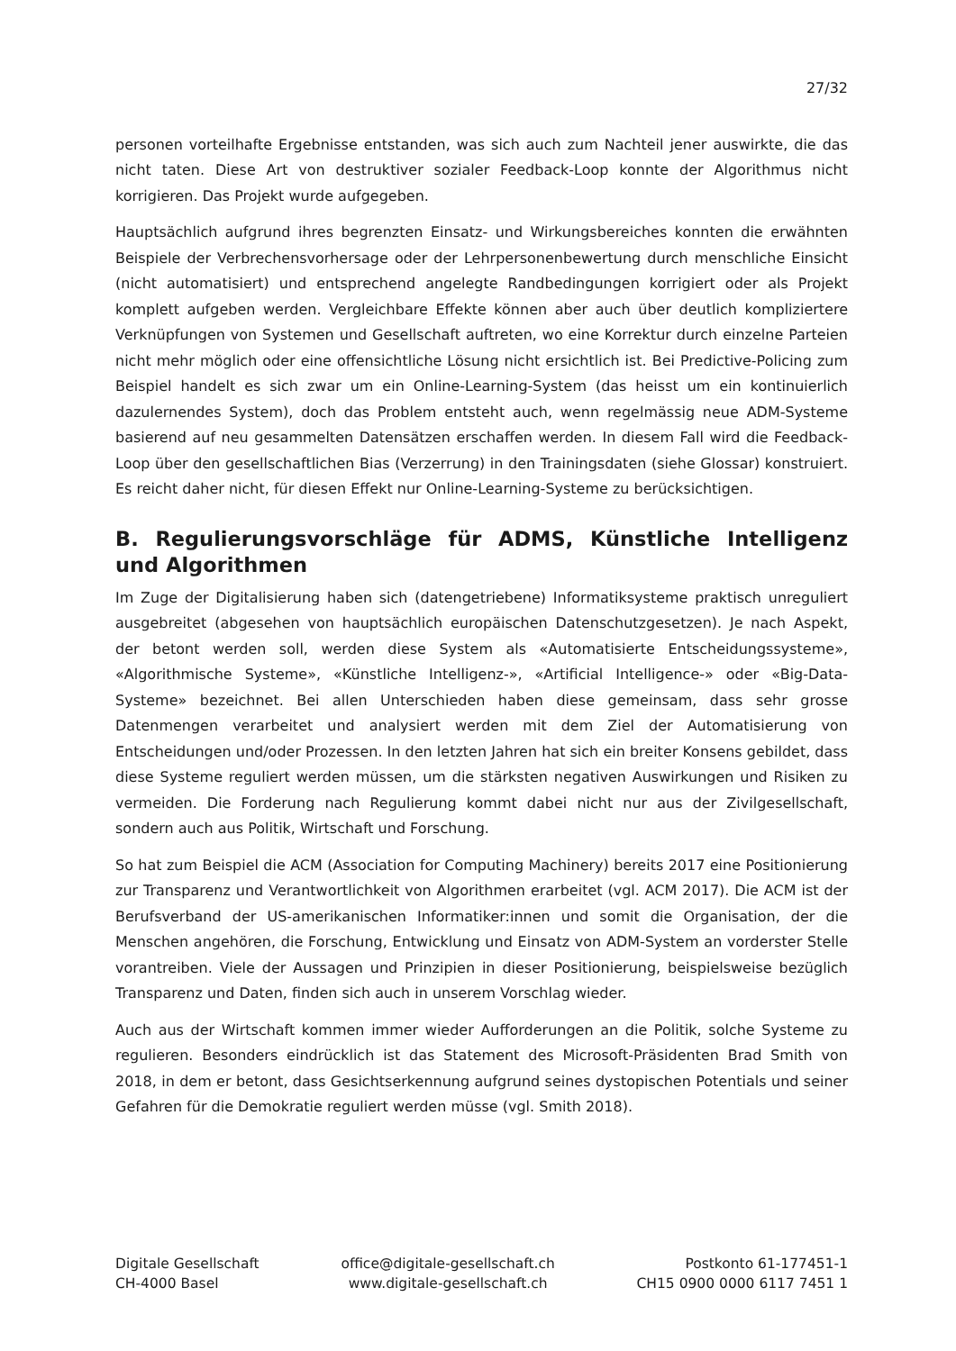27/32
personen vorteilhafte Ergebnisse entstanden, was sich auch zum Nachteil jener auswirkte, die das nicht taten. Diese Art von destruktiver sozialer Feedback-Loop konnte der Algorithmus nicht korrigieren. Das Projekt wurde aufgegeben.
Hauptsächlich aufgrund ihres begrenzten Einsatz- und Wirkungsbereiches konnten die erwähnten Beispiele der Verbrechensvorhersage oder der Lehrpersonenbewertung durch menschliche Einsicht (nicht automatisiert) und entsprechend angelegte Randbedingungen korrigiert oder als Projekt komplett aufgeben werden. Vergleichbare Effekte können aber auch über deutlich kompliziertere Verknüpfungen von Systemen und Gesellschaft auftreten, wo eine Korrektur durch einzelne Parteien nicht mehr möglich oder eine offensichtliche Lösung nicht ersichtlich ist. Bei Predictive-Policing zum Beispiel handelt es sich zwar um ein Online-Learning-System (das heisst um ein kontinuierlich dazulernendes System), doch das Problem entsteht auch, wenn regelmässig neue ADM-Systeme basierend auf neu gesammelten Datensätzen erschaffen werden. In diesem Fall wird die Feedback-Loop über den gesellschaftlichen Bias (Verzerrung) in den Trainingsdaten (siehe Glossar) konstruiert. Es reicht daher nicht, für diesen Effekt nur Online-Learning-Systeme zu berücksichtigen.
B. Regulierungsvorschläge für ADMS, Künstliche Intelligenz und Algorithmen
Im Zuge der Digitalisierung haben sich (datengetriebene) Informatiksysteme praktisch unreguliert ausgebreitet (abgesehen von hauptsächlich europäischen Datenschutzgesetzen). Je nach Aspekt, der betont werden soll, werden diese System als «Automatisierte Entscheidungssysteme», «Algorithmische Systeme», «Künstliche Intelligenz-», «Artificial Intelligence-» oder «Big-Data-Systeme» bezeichnet. Bei allen Unterschieden haben diese gemeinsam, dass sehr grosse Datenmengen verarbeitet und analysiert werden mit dem Ziel der Automatisierung von Entscheidungen und/oder Prozessen. In den letzten Jahren hat sich ein breiter Konsens gebildet, dass diese Systeme reguliert werden müssen, um die stärksten negativen Auswirkungen und Risiken zu vermeiden. Die Forderung nach Regulierung kommt dabei nicht nur aus der Zivilgesellschaft, sondern auch aus Politik, Wirtschaft und Forschung.
So hat zum Beispiel die ACM (Association for Computing Machinery) bereits 2017 eine Positionierung zur Transparenz und Verantwortlichkeit von Algorithmen erarbeitet (vgl. ACM 2017). Die ACM ist der Berufsverband der US-amerikanischen Informatiker:innen und somit die Organisation, der die Menschen angehören, die Forschung, Entwicklung und Einsatz von ADM-System an vorderster Stelle vorantreiben. Viele der Aussagen und Prinzipien in dieser Positionierung, beispielsweise bezüglich Transparenz und Daten, finden sich auch in unserem Vorschlag wieder.
Auch aus der Wirtschaft kommen immer wieder Aufforderungen an die Politik, solche Systeme zu regulieren. Besonders eindrücklich ist das Statement des Microsoft-Präsidenten Brad Smith von 2018, in dem er betont, dass Gesichtserkennung aufgrund seines dystopischen Potentials und seiner Gefahren für die Demokratie reguliert werden müsse (vgl. Smith 2018).
Digitale Gesellschaft
CH-4000 Basel
office@digitale-gesellschaft.ch
www.digitale-gesellschaft.ch
Postkonto 61-177451-1
CH15 0900 0000 6117 7451 1